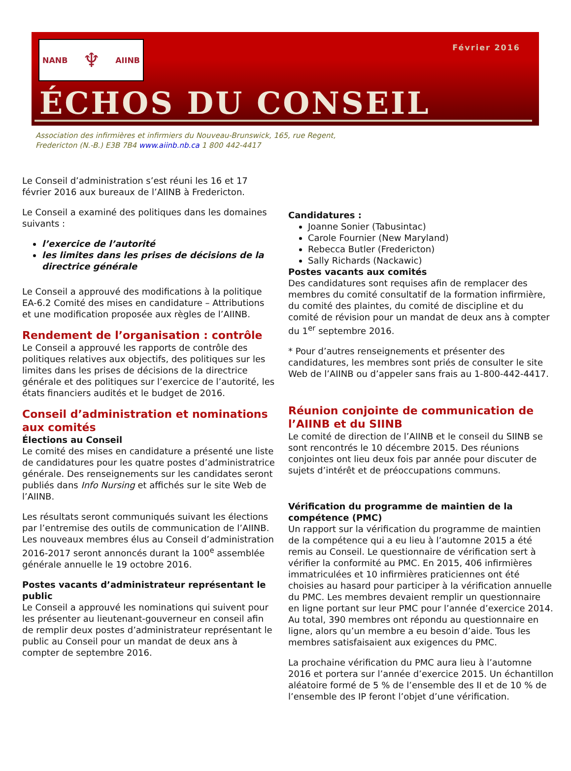NANB ♆ AIINB Février 2016
ÉCHOS DU CONSEIL
Association des infirmières et infirmiers du Nouveau-Brunswick, 165, rue Regent,
Fredericton (N.-B.) E3B 7B4 www.aiinb.nb.ca 1 800 442-4417
Le Conseil d’administration s’est réuni les 16 et 17 février 2016 aux bureaux de l’AIINB à Fredericton.
Le Conseil a examiné des politiques dans les domaines suivants :
l’exercice de l’autorité
les limites dans les prises de décisions de la directrice générale
Le Conseil a approuvé des modifications à la politique EA-6.2 Comité des mises en candidature – Attributions et une modification proposée aux règles de l’AIINB.
Rendement de l’organisation : contrôle
Le Conseil a approuvé les rapports de contrôle des politiques relatives aux objectifs, des politiques sur les limites dans les prises de décisions de la directrice générale et des politiques sur l’exercice de l’autorité, les états financiers audités et le budget de 2016.
Conseil d’administration et nominations aux comités
Élections au Conseil
Le comité des mises en candidature a présenté une liste de candidatures pour les quatre postes d’administratrice générale. Des renseignements sur les candidates seront publiés dans Info Nursing et affichés sur le site Web de l’AIINB.
Les résultats seront communiqués suivant les élections par l’entremise des outils de communication de l’AIINB. Les nouveaux membres élus au Conseil d’administration 2016-2017 seront annoncés durant la 100<sup>e</sup> assemblée générale annuelle le 19 octobre 2016.
Postes vacants d’administrateur représentant le public
Le Conseil a approuvé les nominations qui suivent pour les présenter au lieutenant-gouverneur en conseil afin de remplir deux postes d’administrateur représentant le public au Conseil pour un mandat de deux ans à compter de septembre 2016.
Candidatures :
Joanne Sonier (Tabusintac)
Carole Fournier (New Maryland)
Rebecca Butler (Fredericton)
Sally Richards (Nackawic)
Postes vacants aux comités
Des candidatures sont requises afin de remplacer des membres du comité consultatif de la formation infirmière, du comité des plaintes, du comité de discipline et du comité de révision pour un mandat de deux ans à compter du 1<sup>er</sup> septembre 2016.
* Pour d’autres renseignements et présenter des candidatures, les membres sont priés de consulter le site Web de l’AIINB ou d’appeler sans frais au 1-800-442-4417.
Réunion conjointe de communication de l’AIINB et du SIINB
Le comité de direction de l’AIINB et le conseil du SIINB se sont rencontrés le 10 décembre 2015. Des réunions conjointes ont lieu deux fois par année pour discuter de sujets d’intérêt et de préoccupations communs.
Vérification du programme de maintien de la compétence (PMC)
Un rapport sur la vérification du programme de maintien de la compétence qui a eu lieu à l’automne 2015 a été remis au Conseil. Le questionnaire de vérification sert à vérifier la conformité au PMC. En 2015, 406 infirmières immatriculées et 10 infirmières praticiennes ont été choisies au hasard pour participer à la vérification annuelle du PMC. Les membres devaient remplir un questionnaire en ligne portant sur leur PMC pour l’année d’exercice 2014. Au total, 390 membres ont répondu au questionnaire en ligne, alors qu’un membre a eu besoin d’aide. Tous les membres satisfaisaient aux exigences du PMC.
La prochaine vérification du PMC aura lieu à l’automne 2016 et portera sur l’année d’exercice 2015. Un échantillon aléatoire formé de 5 % de l’ensemble des II et de 10 % de l’ensemble des IP feront l’objet d’une vérification.